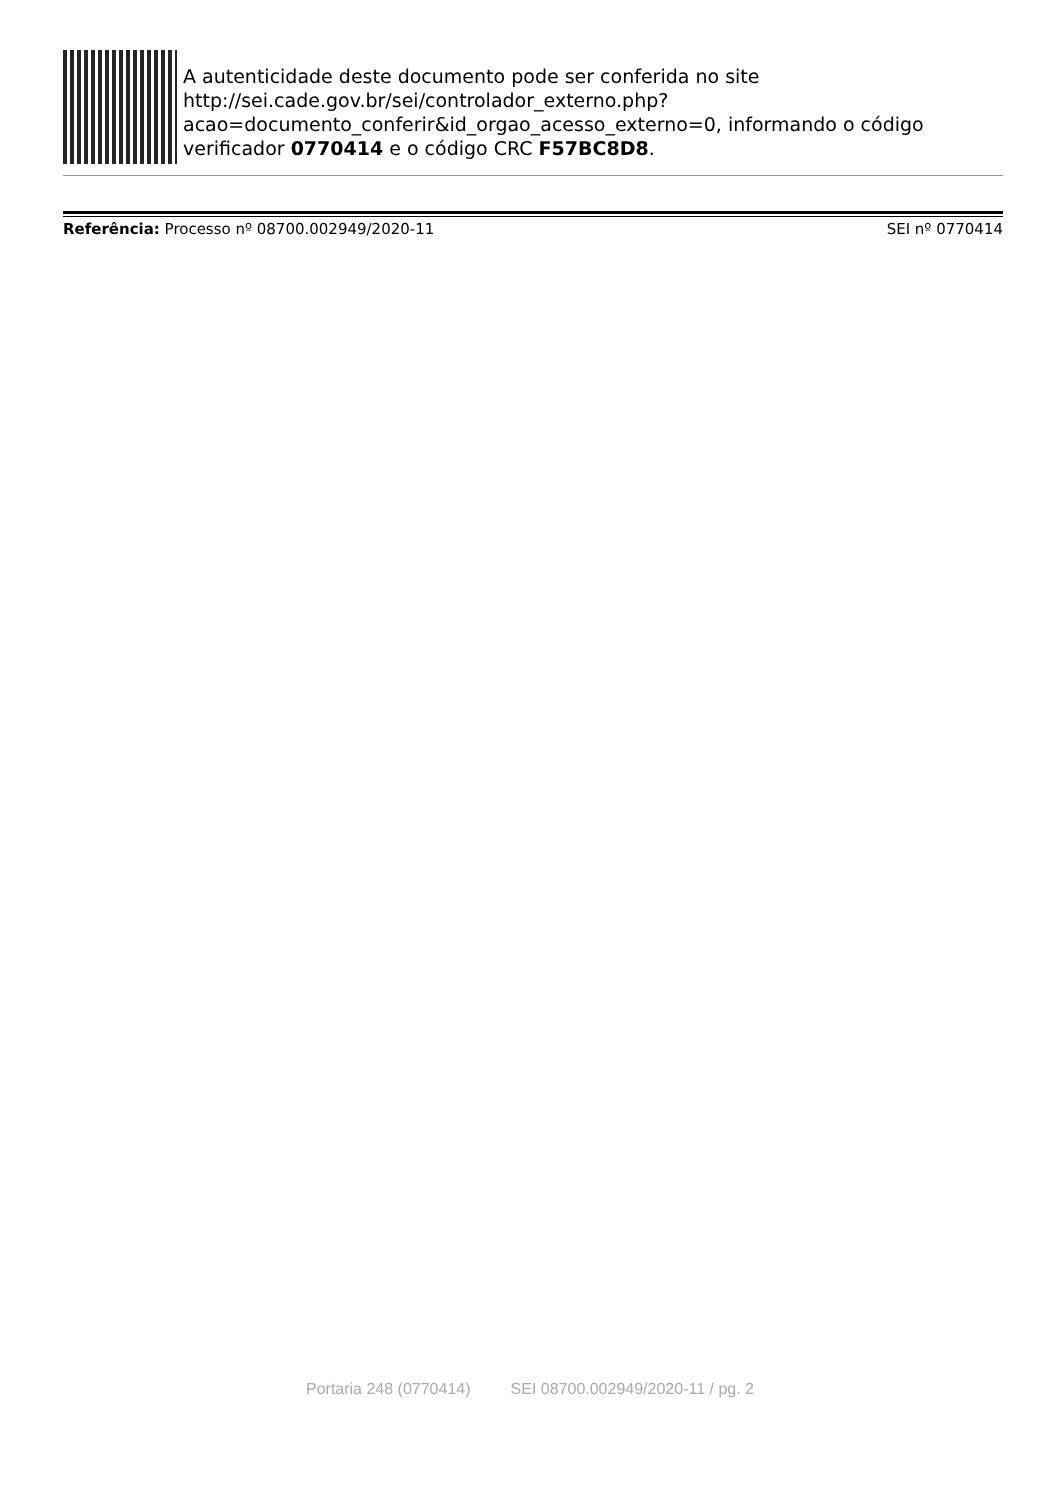A autenticidade deste documento pode ser conferida no site http://sei.cade.gov.br/sei/controlador_externo.php?
acao=documento_conferir&id_orgao_acesso_externo=0, informando o código verificador 0770414 e o código CRC F57BC8D8.
Referência: Processo nº 08700.002949/2020-11 SEI nº 0770414
Portaria 248 (0770414) SEI 08700.002949/2020-11 / pg. 2